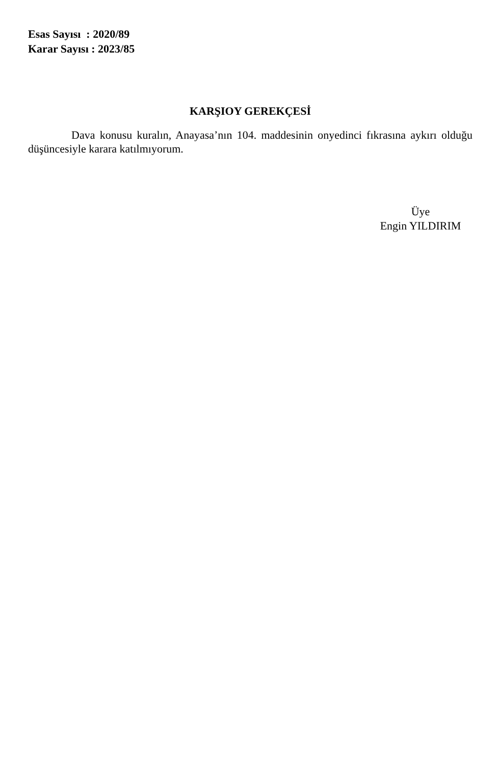Esas Sayısı : 2020/89
Karar Sayısı : 2023/85
KARŞIOY GEREKÇESİ
Dava konusu kuralın, Anayasa’nın 104. maddesinin onyedinci fıkrasına aykırı olduğu düşüncesiyle karara katılmıyorum.
Üye
Engin YILDIRIM